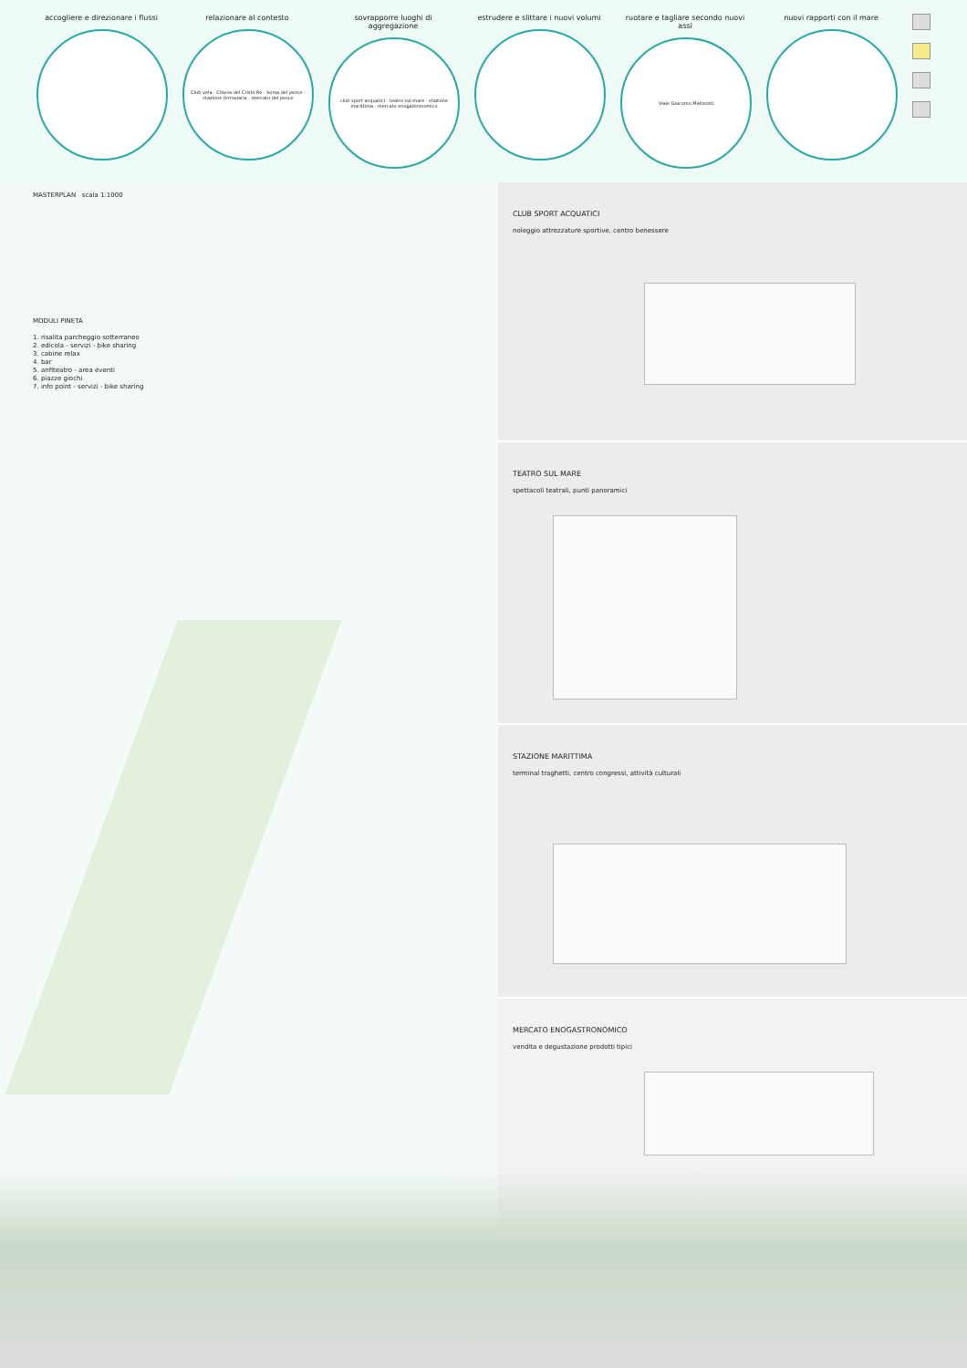accogliere e direzionare i flussi
relazionare al contesto
Club vela · Chiesa del Cristo Re · borsa del pesce · stazione ferroviaria · mercato del pesce
sovrapporre luoghi di aggregazione
club sport acquatici · teatro sul mare · stazione marittima · mercato enogastronomico
estrudere e slittare i nuovi volumi
ruotare e tagliare secondo nuovi assi
Viale Giacomo Matteotti
nuovi rapporti con il mare
MASTERPLAN scala 1:1000
MODULI PINETA
1. risalita parcheggio sotterraneo
2. edicola - servizi - bike sharing
3. cabine relax
4. bar
5. anfiteatro - area eventi
6. piazze giochi
7. info point - servizi - bike sharing
CLUB SPORT ACQUATICI
noleggio attrezzature sportive, centro benessere
TEATRO SUL MARE
spettacoli teatrali, punti panoramici
STAZIONE MARITTIMA
terminal traghetti, centro congressi, attività culturali
MERCATO ENOGASTRONOMICO
vendita e degustazione prodotti tipici